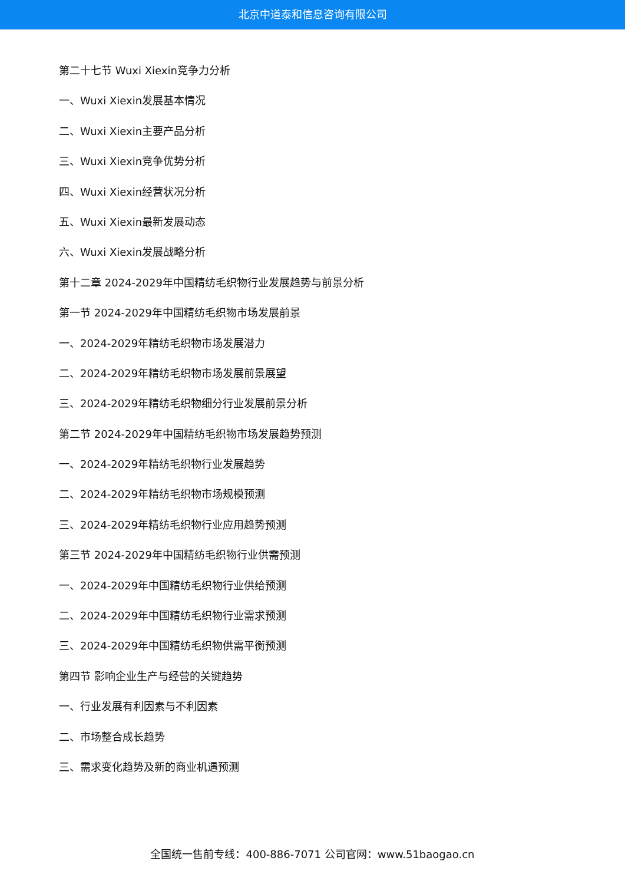北京中道泰和信息咨询有限公司
第二十七节 Wuxi Xiexin竞争力分析
一、Wuxi Xiexin发展基本情况
二、Wuxi Xiexin主要产品分析
三、Wuxi Xiexin竞争优势分析
四、Wuxi Xiexin经营状况分析
五、Wuxi Xiexin最新发展动态
六、Wuxi Xiexin发展战略分析
第十二章 2024-2029年中国精纺毛织物行业发展趋势与前景分析
第一节 2024-2029年中国精纺毛织物市场发展前景
一、2024-2029年精纺毛织物市场发展潜力
二、2024-2029年精纺毛织物市场发展前景展望
三、2024-2029年精纺毛织物细分行业发展前景分析
第二节 2024-2029年中国精纺毛织物市场发展趋势预测
一、2024-2029年精纺毛织物行业发展趋势
二、2024-2029年精纺毛织物市场规模预测
三、2024-2029年精纺毛织物行业应用趋势预测
第三节 2024-2029年中国精纺毛织物行业供需预测
一、2024-2029年中国精纺毛织物行业供给预测
二、2024-2029年中国精纺毛织物行业需求预测
三、2024-2029年中国精纺毛织物供需平衡预测
第四节 影响企业生产与经营的关键趋势
一、行业发展有利因素与不利因素
二、市场整合成长趋势
三、需求变化趋势及新的商业机遇预测
全国统一售前专线：400-886-7071 公司官网：www.51baogao.cn